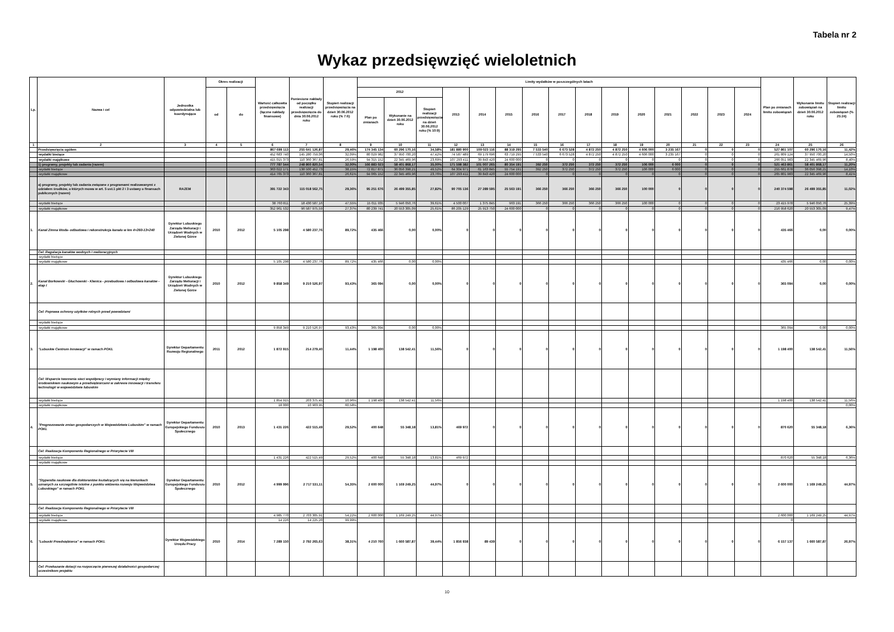Tabela nr 2
Wykaz przedsięwzięć wieloletnich
| Lp. | Nazwa i cel | Jednostka odpowiedzialna lub koordynująca | Okres realizacji | | Wartość całkowita przedsięwzięcia (łączne nakłady finansowe) | Poniesione nakłady od początku realizacji przedsięwzięcia do dnia 30.06.2012 roku | Stopień realizacji przedsięwzięcia na dzień 30.06.2012 roku (% 7:6) | Limity wydatków w poszczególnych latach | | | | | | | | | | | | | | | Plan po zmianach limitu zobowiązań | Wykonanie limitu zobowiązań na dzień 30.06.2012 roku | Stopień realizacji limitu zobowiązań (% 25:24) |
| --- | --- | --- | --- | --- | --- | --- | --- | --- | --- | --- | --- | --- | --- | --- | --- | --- | --- | --- | --- | --- | --- | --- | --- | --- | --- |
| | | | od | do | | | | 2012 | | | 2013 | 2014 | 2015 | 2016 | 2017 | 2018 | 2019 | 2020 | 2021 | 2022 | 2023 | 2024 | | | |
| | | | | | | | | Plan po zmianach | Wykonanie na dzień 30.06.2012 roku | Stopień realizacji przedsięwzięcia na dzień 30.06.2012 roku (% 10:9) | | | | | | | | | | | | | | | |
| 1 | 2 | 3 | 4 | 5 | 6 | 7 | 8 | 9 | 10 | 11 | 12 | 13 | 14 | 15 | 16 | 17 | 18 | 19 | 20 | 21 | 22 | 23 | 24 | 25 | 26 |
| | Przedsięwzięcia ogółem | | | | 867 699 113 | 255 641 126,87 | 29,46% | 174 345 134 | 60 296 170,16 | 34,58% | 181 880 900 | 109 023 116 | 88 319 295 | 7 533 540 | 6 673 528 | 4 872 250 | 4 872 250 | 4 606 000 | 3 235 167 | 0 | 0 | 0 | 527 861 107 | 60 296 170,16 | 11,42% |
| | -wydatki bieżące | | | | 452 683 740 | 145 280 759,06 | 32,09% | 80 029 982 | 37 950 700,20 | 47,42% | 74 587 489 | 69 179 696 | 63 719 295 | 7 533 540 | 6 673 528 | 4 872 250 | 4 872 250 | 4 606 000 | 3 235 167 | 0 | 0 | 0 | 261 809 124 | 37 950 700,20 | 14,50% |
| | -wydatki majątkowe | | | | 415 015 373 | 110 360 367,81 | 26,59% | 94 315 152 | 22 345 469,96 | 23,69% | 107 293 411 | 39 843 420 | 24 600 000 | 0 | 0 | 0 | 0 | 0 | 0 | 0 | 0 | 0 | 266 051 983 | 22 345 469,96 | 8,40% |
| | 1) programy, projekty lub zadania (razem) | | | | 777 787 544 | 248 860 820,54 | 32,00% | 166 883 023 | 58 401 868,17 | 35,00% | 171 598 382 | 101 007 265 | 80 354 191 | 392 250 | 372 250 | 372 250 | 372 250 | 106 000 | 6 000 | 0 | 0 | 0 | 521 463 861 | 58 401 868,17 | 11,20% |
| | -wydatki bieżące | | | | 363 022 171 | 138 500 452,73 | 38,15% | 72 817 871 | 36 056 398,21 | 49,52% | 64 304 971 | 61 163 845 | 55 754 191 | 392 250 | 372 250 | 372 250 | 372 250 | 106 000 | 6 000 | 0 | 0 | 0 | 255 661 878 | 36 056 398,21 | 14,10% |
| | -wydatki majątkowe | | | | 414 765 373 | 110 360 367,81 | 26,61% | 94 065 152 | 22 345 469,96 | 23,76% | 107 293 411 | 39 843 420 | 24 600 000 | 0 | 0 | 0 | 0 | 0 | 0 | 0 | 0 | 0 | 265 801 983 | 22 345 469,96 | 8,41% |
| | a) programy, projekty lub zadania związane z programami realizowanymi z udziałem środków, o których mowa w art. 5 ust.1 pkt 2 i 3 ustawy o finansach publicznych (razem) | RAZEM | | | 391 722 343 | 115 018 562,75 | 29,36% | 95 251 676 | 26 499 355,85 | 27,82% | 90 705 136 | 27 289 595 | 25 563 191 | 366 250 | 366 250 | 366 250 | 366 250 | 100 000 | 0 | 0 | 0 | 0 | 240 374 598 | 26 499 355,85 | 11,02% |
| | -wydatki bieżące | | | | 38 760 811 | 18 430 587,16 | 47,55% | 15 011 935 | 5 946 050,76 | 39,61% | 4 500 007 | 1 375 845 | 963 191 | 366 250 | 366 250 | 366 250 | 366 250 | 100 000 | 0 | 0 | 0 | 0 | 23 415 978 | 5 946 050,76 | 25,39% |
| | -wydatki majątkowe | | | | 352 961 532 | 96 587 975,59 | 27,37% | 80 239 741 | 20 553 305,09 | 25,61% | 86 205 129 | 25 913 750 | 24 600 000 | 0 | 0 | 0 | 0 | 0 | 0 | 0 | 0 | 0 | 216 958 620 | 20 553 305,09 | 9,47% |
| 1. | Kanał Zimna Woda- odbudowa i rekonstrukcja kanału w km 4+260-13+240 | Dyrektor Lubuskiego Zarządu Melioracji i Urządzeń Wodnych w Zielonej Górze | 2010 | 2012 | 5 105 298 | 4 580 237,76 | 89,72% | 435 466 | 0,00 | 0,00% | 0 | 0 | 0 | 0 | 0 | 0 | 0 | 0 | 0 | 0 | 0 | 0 | 435 466 | 0,00 | 0,00% |
| | Cel: Regulacja kanałów wodnych i melioracyjnych | | | | | | | | | | | | | | | | | | | | | | | | |
| | -wydatki bieżące | | | | | | | | | | | | | | | | | | | | | | | | |
| | -wydatki majątkowe | | | | 5 105 298 | 4 580 237,76 | 89,72% | 435 466 | 0,00 | 0,00% | | | | | | | | | | | | | 435 466 | 0,00 | 0,00% |
| 2. | Kanał Borkowski - Głuchowski - Klenica - przebudowa i odbudowa kanałów - etap I | Dyrektor Lubuskiego Zarządu Melioracji i Urządzeń Wodnych w Zielonej Górze | 2010 | 2012 | 9 858 349 | 9 210 526,97 | 93,43% | 365 094 | 0,00 | 0,00% | 0 | 0 | 0 | 0 | 0 | 0 | 0 | 0 | 0 | 0 | 0 | 0 | 365 094 | 0,00 | 0,00% |
| | Cel: Poprawa ochrony użytków rolnych przed powodziami | | | | | | | | | | | | | | | | | | | | | | | | |
| | -wydatki bieżące | | | | | | | | | | | | | | | | | | | | | | | | |
| | -wydatki majątkowe | | | | 9 858 349 | 9 210 526,97 | 93,43% | 365 094 | 0,00 | 0,00% | | | | | | | | | | | | | 365 094 | 0,00 | 0,00% |
| 3. | "Lubuskie Centrum Innowacji" w ramach POKL | Dyrektor Departamentu Rozwoju Regionalnego | 2011 | 2012 | 1 872 915 | 214 279,40 | 11,44% | 1 198 400 | 138 542,41 | 11,56% | 0 | 0 | 0 | 0 | 0 | 0 | 0 | 0 | 0 | 0 | 0 | 0 | 1 198 400 | 138 542,41 | 11,56% |
| | Cel: Wsparcie tworzenia sieci współpracy i wymiany informacji między środowiskiem naukowym a przedsiębiorcami w zakresie innowacji i transferu technologii w województwie lubuskim | | | | | | | | | | | | | | | | | | | | | | | | |
| | -wydatki bieżące | | | | 1 854 915 | 203 375,45 | 10,96% | 1 198 400 | 138 542,41 | 11,56% | | | | | | | | | | | | | 1 198 400 | 138 542,41 | 11,56% |
| | -wydatki majątkowe | | | | 18 000 | 10 903,95 | 60,58% | | | | | | | | | | | | | | | | | | 0,00% |
| 4. | "Prognozowanie zmian gospodarczych w Województwie Lubuskim" w ramach POKL | Dyrektor Departamentu Europejskiego Funduszu Społecznego | 2010 | 2013 | 1 431 226 | 422 515,49 | 29,52% | 400 648 | 55 348,18 | 13,81% | 469 972 | 0 | 0 | 0 | 0 | 0 | 0 | 0 | 0 | 0 | 0 | 0 | 870 620 | 55 348,18 | 6,36% |
| | Cel: Realizacja Komponentu Regionalnego w Priorytecie VIII | | | | | | | | | | | | | | | | | | | | | | | | |
| | -wydatki bieżące | | | | 1 431 226 | 422 515,49 | 29,52% | 400 648 | 55 348,18 | 13,81% | 469 972 | | | | | | | | | | | | 870 620 | 55 348,18 | 6,36% |
| | -wydatki majątkowe | | | | | | | | | | | | | | | | | | | | | | | | |
| 5. | "Stypendia naukowe dla doktorantów kształcących się na kierunkach uznanych za szczególnie istotne z punktu widzenia rozwoju Województwa Lubuskiego" w ramach POKL | Dyrektor Departamentu Europejskiego Funduszu Społecznego | 2010 | 2012 | 4 999 996 | 2 717 531,11 | 54,35% | 2 600 000 | 1 169 249,25 | 44,97% | 0 | 0 | 0 | 0 | 0 | 0 | 0 | 0 | 0 | 0 | 0 | 0 | 2 600 000 | 1 169 249,25 | 44,97% |
| | Cel: Realizacja Komponentu Regionalnego w Priorytecie VIII | | | | | | | | | | | | | | | | | | | | | | | | |
| | -wydatki bieżące | | | | 4 985 770 | 2 703 305,91 | 54,22% | 2 600 000 | 1 169 249,25 | 44,97% | | | | | | | | | | | | | 2 600 000 | 1 169 249,25 | 44,97% |
| | -wydatki majątkowe | | | | 14 226 | 14 225,20 | 99,99% | | | | | | | | | | | | | | | | 0 | | |
| 6. | "Lubuski Przedsiębiorca" w ramach POKL | Dyrektor Wojewódzkiego Urzędu Pracy | 2010 | 2014 | 7 289 150 | 2 792 265,63 | 38,31% | 4 210 760 | 1 660 587,87 | 39,44% | 1 856 938 | 89 439 | 0 | 0 | 0 | 0 | 0 | 0 | 0 | 0 | 0 | 0 | 6 157 137 | 1 660 587,87 | 26,97% |
| | Cel: Przekazanie dotacji na rozpoczęcie pierwszej działalności gospodarczej uczestnikom projektu | | | | | | | | | | | | | | | | | | | | | | | | |
10